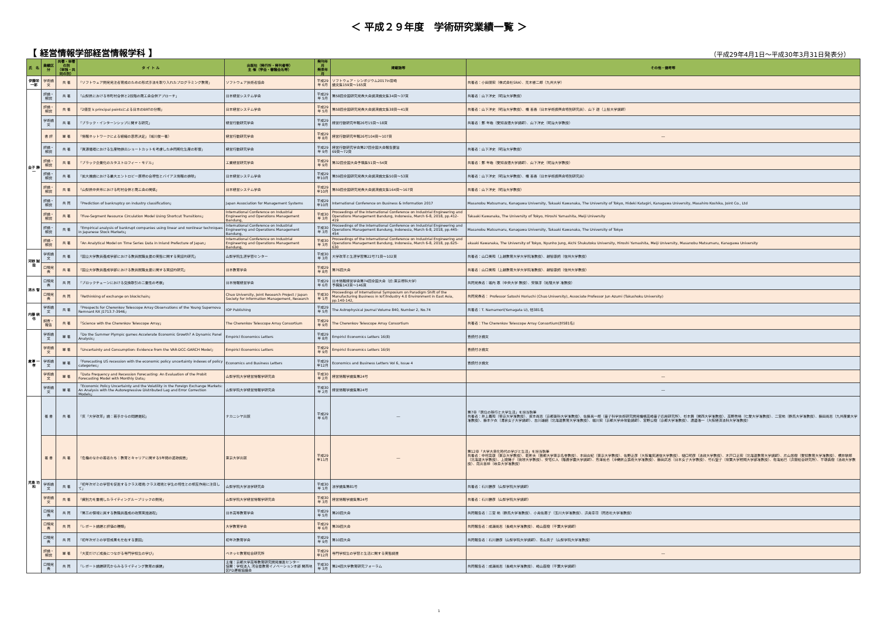＜ 平成２９年度　学術研究業績一覧 ＞
【 経営情報学部経営情報学科 】 （平成29年4月1日～平成30年3月31日発表分）
| 氏 名 | 業績区分 | 共著・単著の別 （単独・共同の別） | タ イ ト ル | 出版社（発行所・発刊者等） 主 催（学会・審議会名等） | 発刊年月 発表年月 | 掲載誌等 | その他・備考等 |
| --- | --- | --- | --- | --- | --- | --- | --- |
| 伊藤栄一郎 | 学術論文 | 共 著 | 「ソフトウェア開発発注者育成のための形式手法を取り入れたプログラミング教育」 | ソフトウェア技術者協会 | 平成29年 6月 | ソフトウェア・シンポジウム2017in宮崎 論文集159頁～165頁 | 共著者：小田朋宏（株式会社SRA）、荒木啓二郎（九州大学） |
| 金子 勝一 | 評論・解説 | 共 著 | 「山梨県における市町村合併と2段階の商工会合併アプローチ」 | 日本経営システム学会 | 平成29年 5月 | 第58回全国研究発表大会講演論文集34頁～37頁 | 共著者：山下洋史（明治大学教授） |
| | 評論・解説 | 共 著 | 「2値型 k principal pointsによる日本のBRTの分類」 | 日本経営システム学会 | 平成29年 5月 | 第58回全国研究発表大会講演論文集38頁～41頁 | 共著者：山下洋史（明治大学教授）、権 善喜（日本学術振興会特別研究員）、山下 遥（上智大学講師） |
| | 学術論文 | 共 著 | 「ブラック・インターンシップに関する研究」 | 経営行動研究学会 | 平成29年 8月 | 経営行動研究年報26号15頁～18頁 | 共著者：鄭 年皓（愛知淑徳大学講師）、山下洋史（明治大学教授） |
| | 書 評 | 単 著 | 「情報ネットワークによる組織の意思決定」（城川俊一著） | 経営行動研究学会 | 平成29年 8月 | 経営行動研究年報26号104頁～107頁 | ― |
| | 評論・解説 | 共 著 | 「資源循環における生産物排出ショートカットを考慮した非同期化生産の影響」 | 経営行動研究学会 | 平成29年 9月 | 経営行動研究学会第27回全国大会報告要旨 69頁～72頁 | 共著者：山下洋史（明治大学教授） |
| | 評論・解説 | 共 著 | 「ブラック企業化のカタストロフィー・モデル」 | 工業経営研究学会 | 平成29年 9月 | 第32回全国大会予稿集51頁～54頁 | 共著者：鄭 年皓（愛知淑徳大学講師）、山下洋史（明治大学教授） |
| | 評論・解説 | 共 著 | 「拡大推論における最大エントロピー原理の合理性とバイアス情報の排除」 | 日本経営システム学会 | 平成29年10月 | 第59回全国研究発表大会講演論文集50頁～53頁 | 共著者：山下洋史（明治大学教授）、権 善喜（日本学術振興会特別研究員） |
| | 評論・解説 | 共 著 | 「山梨県中央市における町村合併と商工会の関係」 | 日本経営システム学会 | 平成29年10月 | 第59回全国研究発表大会講演論文集164頁～167頁 | 共著者：山下洋史（明治大学教授） |
| | 評論・解説 | 共 同 | 「Prediction of bankruptcy on industry classification」 | Japan Association for Management Systems | 平成29年10月 | International Conference on Business & Information 2017 | Masanobu Matsumaru, Kanagawa University, Takaaki Kawanaka, The University of Tokyo, Hideki Katagiri, Kanagawa University, Masahiro Koshika, Joint Co., Ltd |
| | 評論・解説 | 共 著 | 「Five-Segment Resource Circulation Model Using Shortcut Transitions」 | International Conference on Industrial Engineering and Operations Management Bandung, | 平成30年 3月 | Proceedings of the International Conference on Industrial Engineering and Operations Management Bandung, Indonesia, March 6-8, 2018, pp.412-419 | Takaaki Kawanaka, The University of Tokyo, Hiroshi Yamashita, Meiji University |
| | 評論・解説 | 共 著 | 「Empirical analysis of bankrupt companies using linear and nonlinear techniques in Japanese Stock Markets」 | International Conference on Industrial Engineering and Operations Management Bandung, | 平成30年 3月 | Proceedings of the International Conference on Industrial Engineering and Operations Management Bandung, Indonesia, March 6-8, 2018, pp.445-454 | Masanobu Matsumaru, Kanagawa University, Takaaki Kawanaka, The University of Tokyo |
| | 評論・解説 | 共 著 | 「An Analytical Model on Time Series Data in Inland Prefecture of Japan」 | International Conference on Industrial Engineering and Operations Management Bandung, | 平成30年 3月 | Proceedings of the International Conference on Industrial Engineering and Operations Management Bandung, Indonesia, March 6-8, 2018, pp.625-630 | akaaki Kawanaka, The University of Tokyo, Nyunho Jung, Aichi Shukutoku University, Hiroshi Yamashita, Meiji University, Masanobu Matsumaru, Kanagawa University |
| 河野 誠哉 | 学術論文 | 共 著 | 「国立大学教員養成学部における教員就職支援の実態に関する実証的研究」 | 山梨学院生涯学習センター | 平成30年 3月 | 大学改革と生涯学習第22号71頁～102頁 | 共著者：山口美和（上越教育大学大学院准教授）、越智康詞（信州大学教授） |
| | 口頭発表 | 共 著 | 「国立大学教員養成学部における教員就職支援に関する実証的研究」 | 日本教育学会 | 平成29年 8月 | 第76回大会 | 共著者：山口美和（上越教育大学大学院准教授）、越智康詞（信州大学教授） |
| 清水 智 | 口頭発表 | 共 同 | 「ブロックチェーンにおける交換取引の二重性の考察」 | 日本情報経営学会 | 平成29年 6月 | 日本情報経営学会第74回全国大会（於:東京理科大学） 予稿集143頁～146頁 | 共同発表者：堀内 恵（中央大学 教授）、安積淳（拓殖大学 准教授） |
| | 口頭発表 | 共 同 | 「Rethinking of exchange on blockchain」 | Chuo University, Joint Research Project / Japan Society for Information Management, Research | 平成30年 1月 | Proceedings of International Symposium on Paradigm Shift of the Manufacturing Business in IoT/Industry 4.0 Environment in East Asia, pp.140-142, | 共同発表者： Professor Satoshi Horiuchi (Chuo University), Associate Professor Jun Azumi (Takushoku University) |
| 内藤 統也 | 学術論文 | 共 著 | 「Prospects for Cherenkov Telescope Array Observations of the Young Supernova Remnant RX J1713.7-3946」 | IOP Publishing | 平成29年 5月 | The Astrophysical Journal Volume 840, Number 2, No.74 | 共著者：T. Namamori(Yamagata U), 他381名 |
| | 調査・報告 | 共 著 | 「Science with the Cherenkov Telescope Array」 | The Cherenkov Telescope Array Consortium | 平成29年 9月 | The Cherenkov Telescope Array Consortium | 共著者：The Cherenkov Telescope Array Consortium(計581名) |
| 倉澤 一孝 | 学術論文 | 単 著 | 「Do the Summer Plympic games Accelerate Economic Growth? A Dynamic Panel Analysis」 | Empiricl Economics Letters | 平成29年 8月 | Empiricl Economics Letters 16(8) | 査読付き論文 |
| | 学術論文 | 単 著 | 「Uncertainty and Consumption: Evidence from the VAR-DCC-GARCH Model」 | Empiricl Economics Letters | 平成29年 9月 | Empiricl Economics Letters 16(9) | 査読付き論文 |
| | 学術論文 | 単 著 | 「Forecasting US recession with the economic policy uncertainty indexes of policy categories」 | Economics and Business Letters | 平成29年12月 | Economics and Business Letters Vol 6, Issue 4 | 査読付き論文 |
| | 学術論文 | 単 著 | 「Data Frequency and Recession Forecasting: An Evaluation of the Probit Forecasting Model with Monthly Data」 | 山梨学院大学経営情報学研究会 | 平成30年 2月 | 経営情報学論集第24号 | ― |
| | 学術論文 | 単 著 | 「Economic Policy Uncertainty and the Volatility in the Foreign Exchange Markets: An Analysis with the Autoregressive Distributed Lag and Error Correction Models」 | 山梨学院大学経営情報学研究会 | 平成30年 2月 | 経営情報学論集第24号 | ― |
| 児島 功和 | 著 書 | 共 著 | 「反「大学改革」論：若手からの問題提起」 | ナカニシヤ出版 | 平成29年 6月 | ― | 第7章「居住の移行と大学生活」を担当執筆 共著者：井上義和（帝京大学准教授）、坂本尚志（京都薬科大学准教授）、佐藤真一郎（量子科学技術研究開発機構高崎量子応用研究所）、杉本舞（関西大学准教授）、高野秀晴（仁愛大学准教授）、二宮祐（群馬大学准教授）、藤田尚志（九州産業大学准教授）、藤本夕衣（清泉女子大学講師）、古川雄嗣（北海道教育大学准教授）、堀川宏（京都大学非常勤講師）、宮野公樹（京都大学准教授）、渡邉浩一（大阪経済法科大学准教授） |
| | 著 書 | 共 著 | 「危機のなかの若者たち：教育とキャリアに関する5年間の追跡調査」 | 東京大学出版 | 平成29年11月 | ― | 第12章「大学大衆化時代の学びと生活」を担当執筆 共著者：中村高康（東京大学教授）、乾彰夫（首都大学東京名誉教授）、本田由紀（東京大学教授）、佐野正彦（大阪電気通信大学教授）、樋口明彦（法政大学教授）、木戸口正宏（北海道教育大学講師）、片山悠樹（愛知教育大学准教授）、横井敏郎（北海道大学教授）、上間陽子（琉球大学教授）、安宅仁人（酪農学園大学講師）、芳澤拓也（沖縄県立芸術大学准教授）、藤田武志（日本女子大学教授）、竹石聖子（常葉大学短期大学部准教授）、有海拓巳（浜銀総合研究所）、平塚眞樹（法政大学教授）、南出吉祥（岐阜大学准教授） |
| | 学術論文 | 共 著 | 「初年次ゼミの学習を促進するクラス環境:クラス環境と学生の特性との相互作用に注目して」 | 山梨学院大学法学研究会 | 平成30年 1月 | 法学論集第81号 | 共著者：石川勝彦（山梨学院大学講師） |
| | 学術論文 | 共 著 | 「識別力を重視したライティングルーブリックの開発」 | 山梨学院大学経営情報学研究会 | 平成30年 3月 | 経営情報学論集第24号 | 共著者：石川勝彦（山梨学院大学講師） |
| | 口頭発表 | 共 同 | 「第三の領域に属する教職員養成の政策実施過程」 | 日本高等教育学会 | 平成29年 5月 | 第20回大会 | 共同報告者：二宮 祐（群馬大学准教授）、小島佐恵子（玉川大学准教授）、浜島幸司（同志社大学准教授） |
| | 口頭発表 | 共 同 | 「レポート論題と評価の種類」 | 大学教育学会 | 平成29年 6月 | 第39回大会 | 共同報告者：成瀬尚志（長崎大学准教授）、崎山直樹（千葉大学講師） |
| | 口頭発表 | 共 同 | 「初年次ゼミの学習成果を左右する要因」 | 初年次教育学会 | 平成29年 9月 | 第10回大会 | 共同報告者：石川勝彦（山梨学院大学講師）、青山貴子（山梨学院大学准教授） |
| | 評論・解説 | 単 著 | 「大変だけど成長につながる専門学校生の学び」 | ベネッセ教育総合研究所 | 平成29年12月 | 専門学校生の学習と生活に関する実態調査 | ― |
| | 口頭発表 | 共 同 | 「レポート論題研究からみるライティング教育の課題」 | 主催：京都大学高等教育研究開発推進センター 協賛：学校法人 河合塾教育イノベーション本部 関西地区FD連絡協議会 | 平成30年 3月 | 第24回大学教育研究フォーラム | 共同報告者：成瀬尚志（長崎大学准教授）、崎山直樹（千葉大学講師） |
1